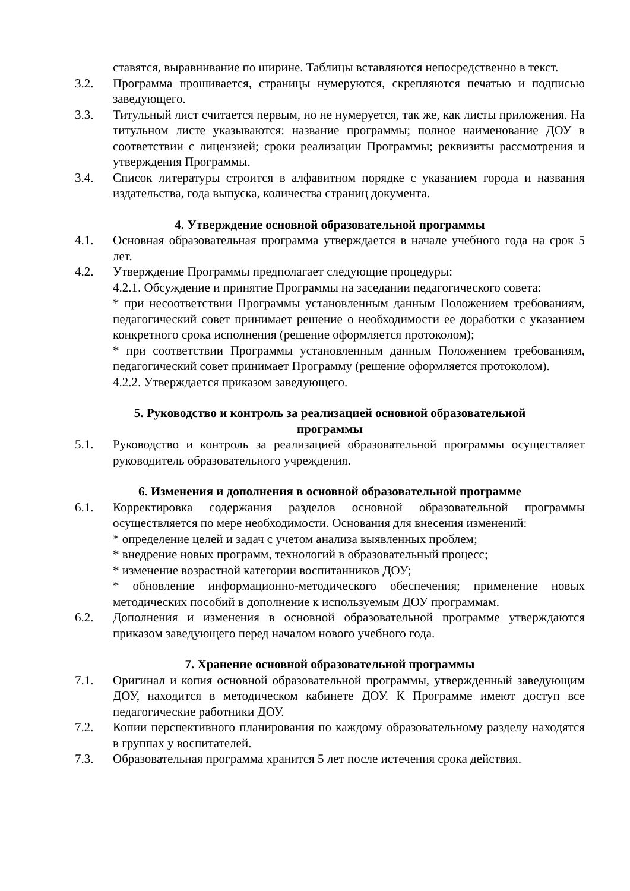ставятся, выравнивание по ширине. Таблицы вставляются непосредственно в текст.
3.2. Программа прошивается, страницы нумеруются, скрепляются печатью и подписью заведующего.
3.3. Титульный лист считается первым, но не нумеруется, так же, как листы приложения. На титульном листе указываются: название программы; полное наименование ДОУ в соответствии с лицензией; сроки реализации Программы; реквизиты рассмотрения и утверждения Программы.
3.4. Список литературы строится в алфавитном порядке с указанием города и названия издательства, года выпуска, количества страниц документа.
4. Утверждение основной образовательной программы
4.1. Основная образовательная программа утверждается в начале учебного года на срок 5 лет.
4.2. Утверждение Программы предполагает следующие процедуры:
4.2.1. Обсуждение и принятие Программы на заседании педагогического совета:
* при несоответствии Программы установленным данным Положением требованиям, педагогический совет принимает решение о необходимости ее доработки с указанием конкретного срока исполнения (решение оформляется протоколом);
* при соответствии Программы установленным данным Положением требованиям, педагогический совет принимает Программу (решение оформляется протоколом).
4.2.2. Утверждается приказом заведующего.
5. Руководство и контроль за реализацией основной образовательной
программы
5.1. Руководство и контроль за реализацией образовательной программы осуществляет руководитель образовательного учреждения.
6. Изменения и дополнения в основной образовательной программе
6.1. Корректировка содержания разделов основной образовательной программы осуществляется по мере необходимости. Основания для внесения изменений:
* определение целей и задач с учетом анализа выявленных проблем;
* внедрение новых программ, технологий в образовательный процесс;
* изменение возрастной категории воспитанников ДОУ;
* обновление информационно-методического обеспечения; применение новых методических пособий в дополнение к используемым ДОУ программам.
6.2. Дополнения и изменения в основной образовательной программе утверждаются приказом заведующего перед началом нового учебного года.
7. Хранение основной образовательной программы
7.1. Оригинал и копия основной образовательной программы, утвержденный заведующим ДОУ, находится в методическом кабинете ДОУ. К Программе имеют доступ все педагогические работники ДОУ.
7.2. Копии перспективного планирования по каждому образовательному разделу находятся в группах у воспитателей.
7.3. Образовательная программа хранится 5 лет после истечения срока действия.